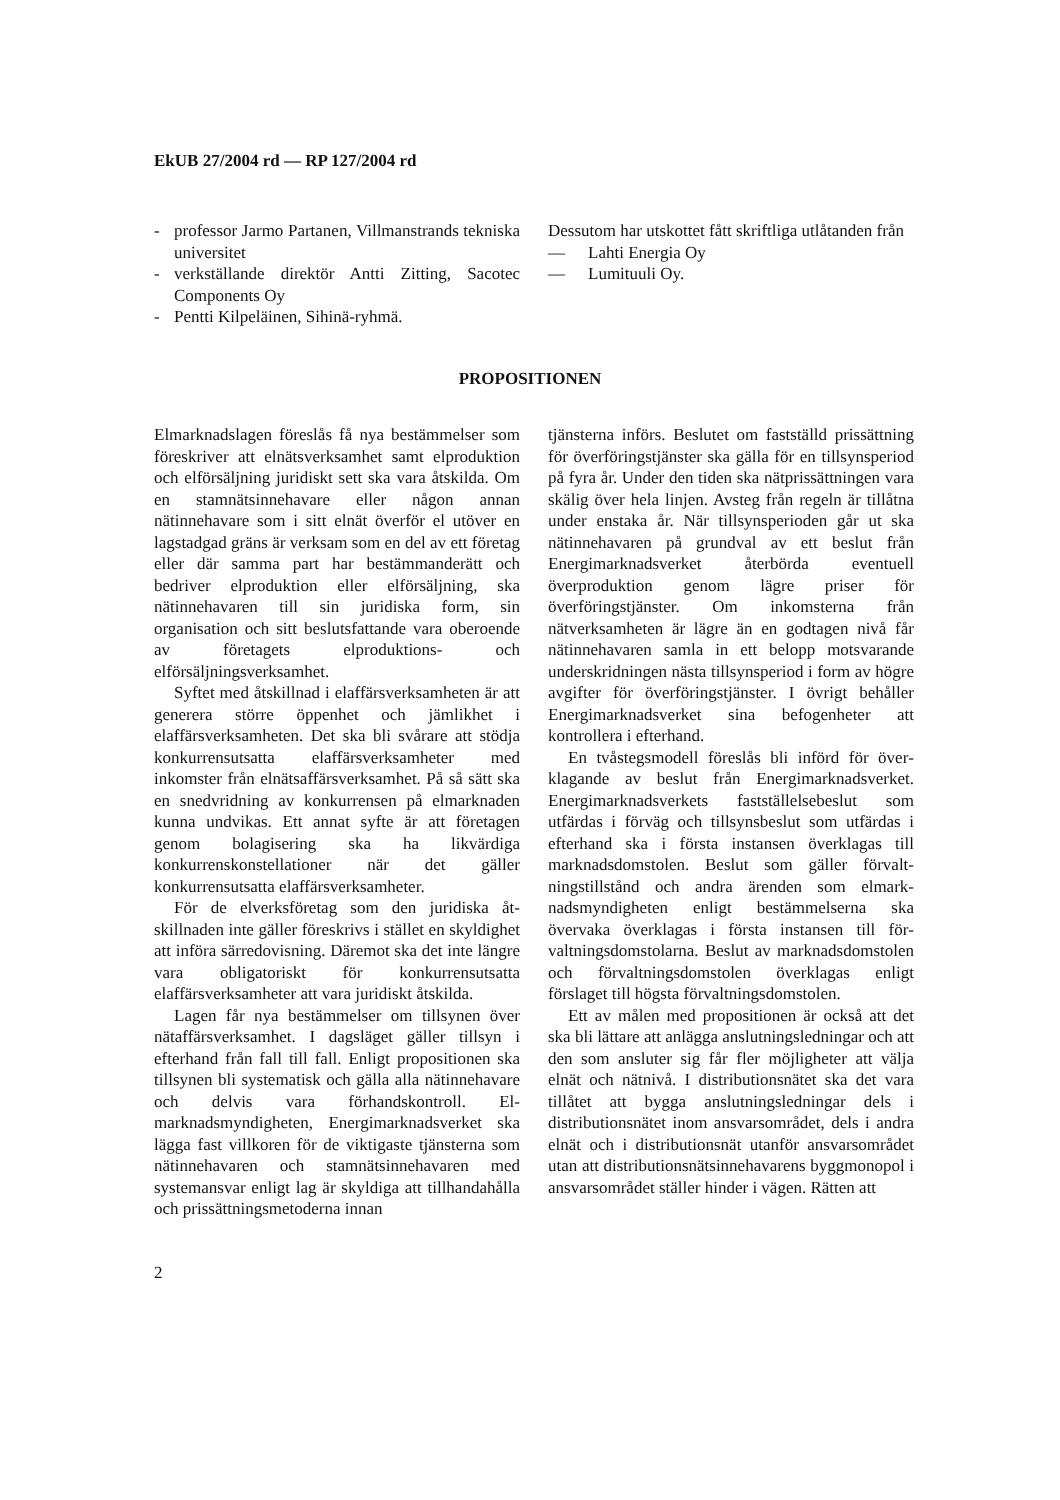EkUB 27/2004 rd — RP 127/2004 rd
- professor Jarmo Partanen, Villmanstrands tekniska universitet
- verkställande direktör Antti Zitting, Sacotec Components Oy
- Pentti Kilpeläinen, Sihinä-ryhmä.
Dessutom har utskottet fått skriftliga utlåtanden från
— Lahti Energia Oy
— Lumituuli Oy.
PROPOSITIONEN
Elmarknadslagen föreslås få nya bestämmelser som föreskriver att elnätsverksamhet samt elpro­duktion och elförsäljning juridiskt sett ska vara åtskilda. Om en stamnätsinnehavare eller någon annan nätinnehavare som i sitt elnät överför el utöver en lagstadgad gräns är verksam som en del av ett företag eller där samma part har be­stämmanderätt och bedriver elproduktion eller elförsäljning, ska nätinnehavaren till sin juridis­ka form, sin organisation och sitt beslutsfattan­de vara oberoende av företagets elproduktions- och elförsäljningsverksamhet.
Syftet med åtskillnad i elaffärsverksamheten är att generera större öppenhet och jämlikhet i elaffärsverksamheten. Det ska bli svårare att stödja konkurrensutsatta elaffärsverksamheter med inkomster från elnätsaffärsverksamhet. På så sätt ska en snedvridning av konkurrensen på elmarknaden kunna undvikas. Ett annat syfte är att företagen genom bolagisering ska ha likvär­diga konkurrenskonstellationer när det gäller konkurrensutsatta elaffärsverksamheter.
För de elverksföretag som den juridiska åt­skillnaden inte gäller föreskrivs i stället en skyl­dighet att införa särredovisning. Däremot ska det inte längre vara obligatoriskt för konkurrensut­satta elaffärsverksamheter att vara juridiskt åt­skilda.
Lagen får nya bestämmelser om tillsynen över nätaffärsverksamhet. I dagsläget gäller tillsyn i efterhand från fall till fall. Enligt propositionen ska tillsynen bli systematisk och gälla alla nätin­nehavare och delvis vara förhandskontroll. El­marknadsmyndigheten, Energimarknadsverket ska lägga fast villkoren för de viktigaste tjänster­na som nätinnehavaren och stamnätsinnehava­ren med systemansvar enligt lag är skyldiga att tillhandahålla och prissättningsmetoderna innan
tjänsterna införs. Beslutet om fastställd prissätt­ning för överföringstjänster ska gälla för en till­synsperiod på fyra år. Under den tiden ska nät­prissättningen vara skälig över hela linjen. Av­steg från regeln är tillåtna under enstaka år. När tillsynsperioden går ut ska nätinnehavaren på grundval av ett beslut från Energimarknadsver­ket återbörda eventuell överproduktion genom lägre priser för överföringstjänster. Om inkom­sterna från nätverksamheten är lägre än en god­tagen nivå får nätinnehavaren samla in ett be­lopp motsvarande underskridningen nästa till­synsperiod i form av högre avgifter för överfö­ringstjänster. I övrigt behåller Energimarknads­verket sina befogenheter att kontrollera i efter­hand.
En tvåstegsmodell föreslås bli införd för över­klagande av beslut från Energimarknadsverket. Energimarknadsverkets fastställelsebeslut som utfärdas i förväg och tillsynsbeslut som utfärdas i efterhand ska i första instansen överklagas till marknadsdomstolen. Beslut som gäller förvalt­ningstillstånd och andra ärenden som elmark­nadsmyndigheten enligt bestämmelserna ska övervaka överklagas i första instansen till för­valtningsdomstolarna. Beslut av marknadsdom­stolen och förvaltningsdomstolen överklagas en­ligt förslaget till högsta förvaltningsdomstolen.
Ett av målen med propositionen är också att det ska bli lättare att anlägga anslutningsled­ningar och att den som ansluter sig får fler möj­ligheter att välja elnät och nätnivå. I distribu­tionsnätet ska det vara tillåtet att bygga anslut­ningsledningar dels i distributionsnätet inom an­svarsområdet, dels i andra elnät och i distribu­tionsnät utanför ansvarsområdet utan att distri­butionsnätsinnehavarens byggmonopol i an­svarsområdet ställer hinder i vägen. Rätten att
2